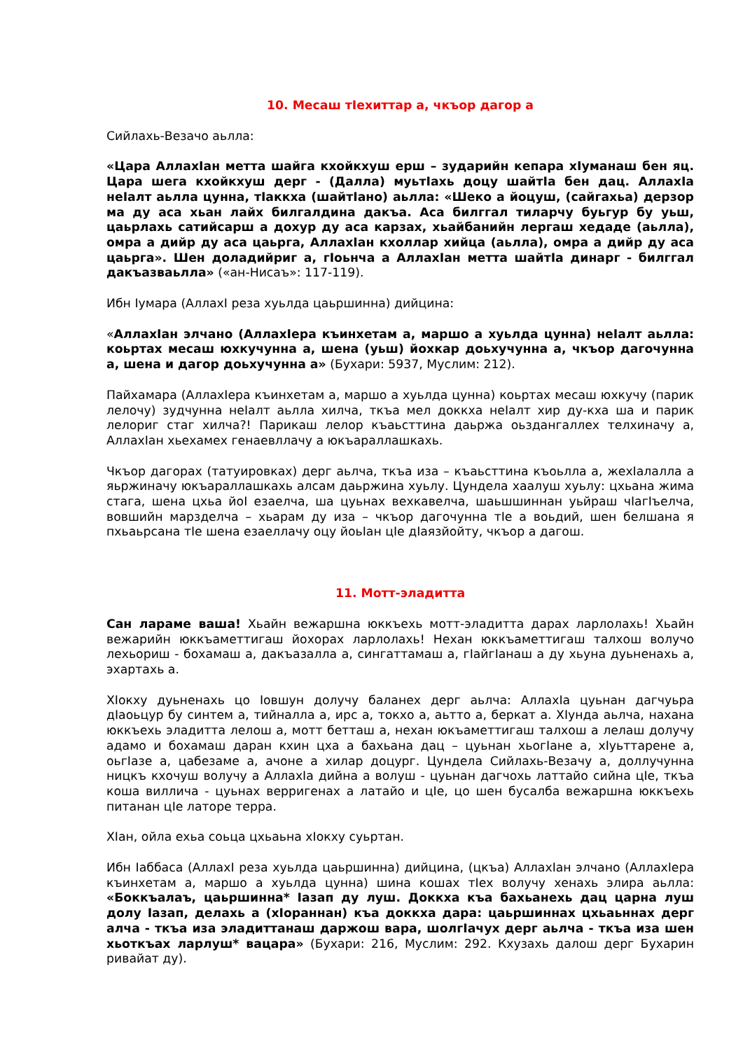10. Месаш тIехиттар а, чкъор дагор а
Сийлахь-Везачо аьлла:
«Цара АллахIан метта шайга кхойкхуш ерш – зударийн кепара хIуманаш бен яц. Цара шега кхойкхуш дерг - (Далла) муьтIахь доцу шайтIа бен дац. АллахIа неIалт аьлла цунна, тIаккха (шайтIано) аьлла: «Шеко а йоцуш, (сайгахьа) дерзор ма ду аса хьан лайх билгалдина дакъа. Аса билггал тиларчу буьгур бу уьш, цаьрлахь сатийсарш а дохур ду аса карзах, хьайбанийн лергаш хедаде (аьлла), омра а дийр ду аса цаьрга, АллахIан кхоллар хийца (аьлла), омра а дийр ду аса цаьрга». Шен доладийриг а, гIоьнча а АллахIан метта шайтIа динарг - билггал дакъазваьлла» («ан-Нисаъ»: 117-119).
Ибн Iумара (АллахI реза хуьлда цаьршинна) дийцина:
«АллахIан элчано (АллахIера къинхетам а, маршо а хуьлда цунна) неIалт аьлла: коьртах месаш юхкучунна а, шена (уьш) йохкар доьхучунна а, чкъор дагочунна а, шена и дагор доьхучунна а» (Бухари: 5937, Муслим: 212).
Пайхамара (АллахIера къинхетам а, маршо а хуьлда цунна) коьртах месаш юхкучу (парик лелочу) зудчунна неIалт аьлла хилча, ткъа мел доккха неIалт хир ду-кха ша и парик лелориг стаг хилча?! Парикаш лелор къаьсттина даьржа оьздангаллех телхиначу а, АллахIан хьехамех генаевллачу а юкъараллашкахь.
Чкъор дагорах (татуировках) дерг аьлча, ткъа иза – къаьсттина къоьлла а, жехIалалла а яьржиначу юкъараллашкахь алсам даьржина хуьлу. Цундела хаалуш хуьлу: цхьана жима стага, шена цхьа йоI езаелча, ша цуьнах вехкавелча, шаьшшиннан уьйраш чIагIъелча, вовшийн марзделча – хьарам ду иза – чкъор дагочунна тIе а воьдий, шен белшана я пхьаьрсана тIе шена езаеллачу оцу йоьIан цIе дIаязйойту, чкъор а дагош.
11. Мотт-эладитта
Сан лараме ваша! Хьайн вежаршна юккъехь мотт-эладитта дарах ларлолахь! Хьайн вежарийн юккъаметтигаш йохорах ларлолахь! Нехан юккъаметтигаш талхош волучо лехьориш - бохамаш а, дакъазалла а, сингаттамаш а, гIайгIанаш а ду хьуна дуьненахь а, эхартахь а.
ХIокху дуьненахь цо Iовшун долучу баланех дерг аьлча: АллахIа цуьнан дагчуьра дIаоьцур бу синтем а, тийналла а, ирс а, токхо а, аьтто а, беркат а. ХIунда аьлча, нахана юккъехь эладитта лелош а, мотт бетташ а, нехан юкъаметтигаш талхош а лелаш долучу адамо и бохамаш даран кхин цха а бахьана дац – цуьнан хьогIане а, хIуьттарене а, оьгIазе а, цабезаме а, ачоне а хилар доцург. Цундела Сийлахь-Везачу а, доллучунна ницкъ кхочуш волучу а АллахIа дийна а волуш - цуьнан дагчохь латтайо сийна цIе, ткъа коша виллича - цуьнах верригенах а латайо и цIе, цо шен бусалба вежаршна юккъехь питанан цIе латоре терра.
ХIан, ойла ехьа соьца цхьаьна хIокху суьртан.
Ибн Iаббаса (АллахI реза хуьлда цаьршинна) дийцина, (цкъа) АллахIан элчано (АллахIера къинхетам а, маршо а хуьлда цунна) шина кошах тIех волучу хенахь элира аьлла: «Боккъалаъ, цаьршинна* Iазап ду луш. Доккха къа бахьанехь дац царна луш долу Iазап, делахь а (хIораннан) къа доккха дара: цаьршиннах цхьаьннах дерг алча - ткъа иза эладиттанаш даржош вара, шолгIачух дерг аьлча - ткъа иза шен хьоткъах ларлуш* вацара» (Бухари: 216, Муслим: 292. Кхузахь далош дерг Бухарин ривайат ду).